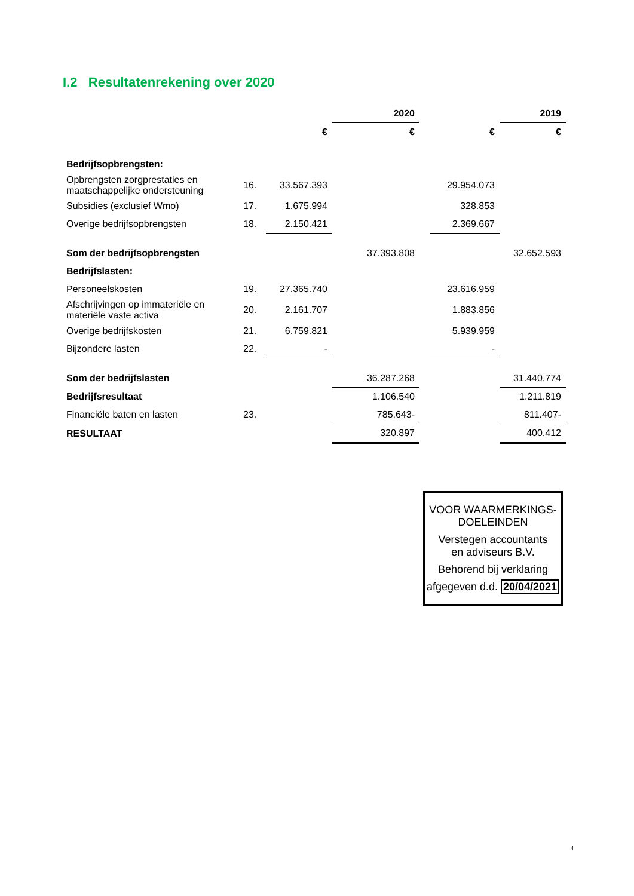I.2 Resultatenrekening over 2020
| | | | 2020 | | | 2019 |
| | | € | € | | € | € |
| Bedrijfsopbrengsten: | | | | | | |
| Opbrengsten zorgprestaties en maatschappelijke ondersteuning | 16. | 33.567.393 | | | 29.954.073 | |
| Subsidies (exclusief Wmo) | 17. | 1.675.994 | | | 328.853 | |
| Overige bedrijfsopbrengsten | 18. | 2.150.421 | | | 2.369.667 | |
| Som der bedrijfsopbrengsten | | | 37.393.808 | | | 32.652.593 |
| Bedrijfslasten: | | | | | | |
| Personeelskosten | 19. | 27.365.740 | | | 23.616.959 | |
| Afschrijvingen op immateriële en materiële vaste activa | 20. | 2.161.707 | | | 1.883.856 | |
| Overige bedrijfskosten | 21. | 6.759.821 | | | 5.939.959 | |
| Bijzondere lasten | 22. | - | | | - | |
| Som der bedrijfslasten | | | 36.287.268 | | | 31.440.774 |
| Bedrijfsresultaat | | | 1.106.540 | | | 1.211.819 |
| Financiële baten en lasten | 23. | | 785.643- | | | 811.407- |
| RESULTAAT | | | 320.897 | | | 400.412 |
VOOR WAARMERKINGS-
DOELEINDEN
Verstegen accountants
en adviseurs B.V.
Behorend bij verklaring
afgegeven d.d. 20/04/2021
4